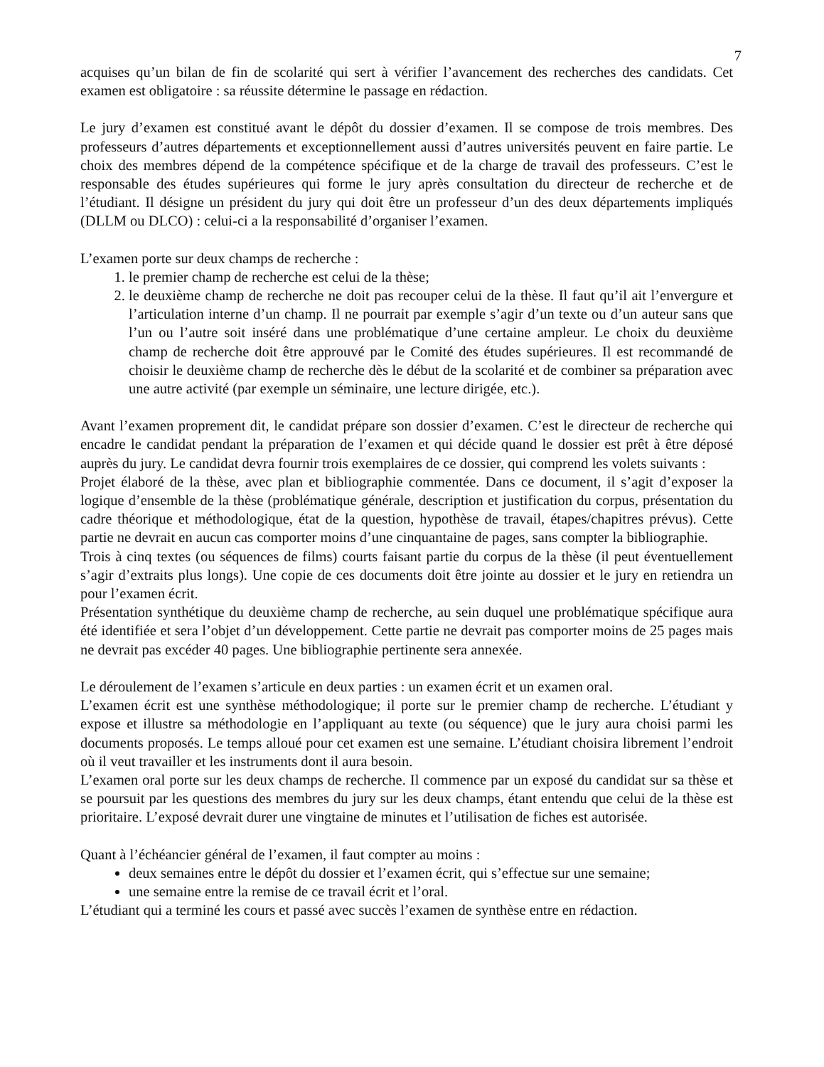7
acquises qu’un bilan de fin de scolarité qui sert à vérifier l’avancement des recherches des candidats. Cet examen est obligatoire : sa réussite détermine le passage en rédaction.
Le jury d’examen est constitué avant le dépôt du dossier d’examen. Il se compose de trois membres. Des professeurs d’autres départements et exceptionnellement aussi d’autres universités peuvent en faire partie. Le choix des membres dépend de la compétence spécifique et de la charge de travail des professeurs. C’est le responsable des études supérieures qui forme le jury après consultation du directeur de recherche et de l’étudiant. Il désigne un président du jury qui doit être un professeur d’un des deux départements impliqués (DLLM ou DLCO) : celui-ci a la responsabilité d’organiser l’examen.
L’examen porte sur deux champs de recherche :
1. le premier champ de recherche est celui de la thèse;
2. le deuxième champ de recherche ne doit pas recouper celui de la thèse. Il faut qu’il ait l’envergure et l’articulation interne d’un champ. Il ne pourrait par exemple s’agir d’un texte ou d’un auteur sans que l’un ou l’autre soit inséré dans une problématique d’une certaine ampleur. Le choix du deuxième champ de recherche doit être approuvé par le Comité des études supérieures. Il est recommandé de choisir le deuxième champ de recherche dès le début de la scolarité et de combiner sa préparation avec une autre activité (par exemple un séminaire, une lecture dirigée, etc.).
Avant l’examen proprement dit, le candidat prépare son dossier d’examen. C’est le directeur de recherche qui encadre le candidat pendant la préparation de l’examen et qui décide quand le dossier est prêt à être déposé auprès du jury. Le candidat devra fournir trois exemplaires de ce dossier, qui comprend les volets suivants :
Projet élaboré de la thèse, avec plan et bibliographie commentée. Dans ce document, il s’agit d’exposer la logique d’ensemble de la thèse (problématique générale, description et justification du corpus, présentation du cadre théorique et méthodologique, état de la question, hypothèse de travail, étapes/chapitres prévus). Cette partie ne devrait en aucun cas comporter moins d’une cinquantaine de pages, sans compter la bibliographie.
Trois à cinq textes (ou séquences de films) courts faisant partie du corpus de la thèse (il peut éventuellement s’agir d’extraits plus longs). Une copie de ces documents doit être jointe au dossier et le jury en retiendra un pour l’examen écrit.
Présentation synthétique du deuxième champ de recherche, au sein duquel une problématique spécifique aura été identifiée et sera l’objet d’un développement. Cette partie ne devrait pas comporter moins de 25 pages mais ne devrait pas excéder 40 pages. Une bibliographie pertinente sera annexée.
Le déroulement de l’examen s’articule en deux parties : un examen écrit et un examen oral.
L’examen écrit est une synthèse méthodologique; il porte sur le premier champ de recherche. L’étudiant y expose et illustre sa méthodologie en l’appliquant au texte (ou séquence) que le jury aura choisi parmi les documents proposés. Le temps alloué pour cet examen est une semaine. L’étudiant choisira librement l’endroit où il veut travailler et les instruments dont il aura besoin.
L’examen oral porte sur les deux champs de recherche. Il commence par un exposé du candidat sur sa thèse et se poursuit par les questions des membres du jury sur les deux champs, étant entendu que celui de la thèse est prioritaire. L’exposé devrait durer une vingtaine de minutes et l’utilisation de fiches est autorisée.
Quant à l’échéancier général de l’examen, il faut compter au moins :
deux semaines entre le dépôt du dossier et l’examen écrit, qui s’effectue sur une semaine;
une semaine entre la remise de ce travail écrit et l’oral.
L’étudiant qui a terminé les cours et passé avec succès l’examen de synthèse entre en rédaction.